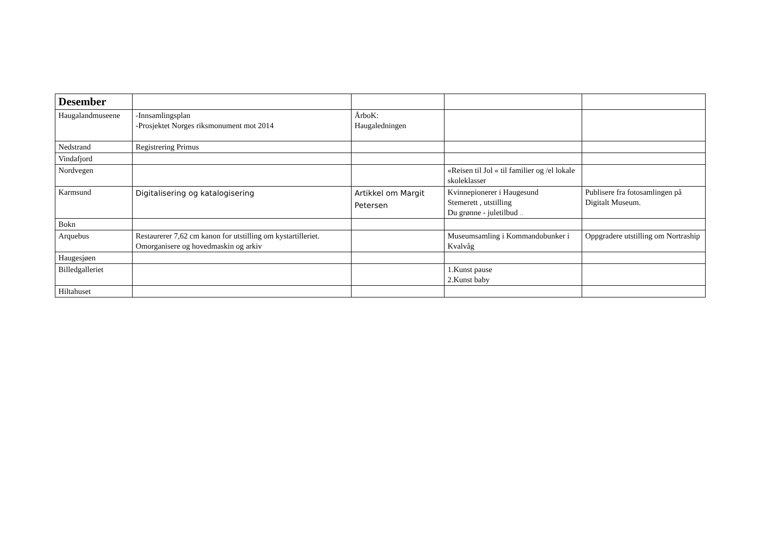| Desember | | | | |
| Haugalandmuseene | -Innsamlingsplan -Prosjektet Norges riksmonument mot 2014 | ÅrboK: Haugaledningen | | |
| Nedstrand | Registrering Primus | | | |
| Vindafjord | | | | |
| Nordvegen | | | «Reisen til Jol « til familier og /el lokale skoleklasser | |
| Karmsund | Digitalisering og katalogisering | Artikkel om Margit Petersen | Kvinnepionerer i Haugesund Stemerett , utstilling Du grønne - juletilbud .. | Publisere fra fotosamlingen på Digitalt Museum. |
| Bokn | | | | |
| Arquebus | Restaurerer 7,62 cm kanon for utstilling om kystartilleriet. Omorganisere og hovedmaskin og arkiv | | Museumsamling i Kommandobunker i Kvalvåg | Oppgradere utstilling om Nortraship |
| Haugesjøen | | | | |
| Billedgalleriet | | | 1.Kunst pause 2.Kunst baby | |
| Hiltahuset | | | | |